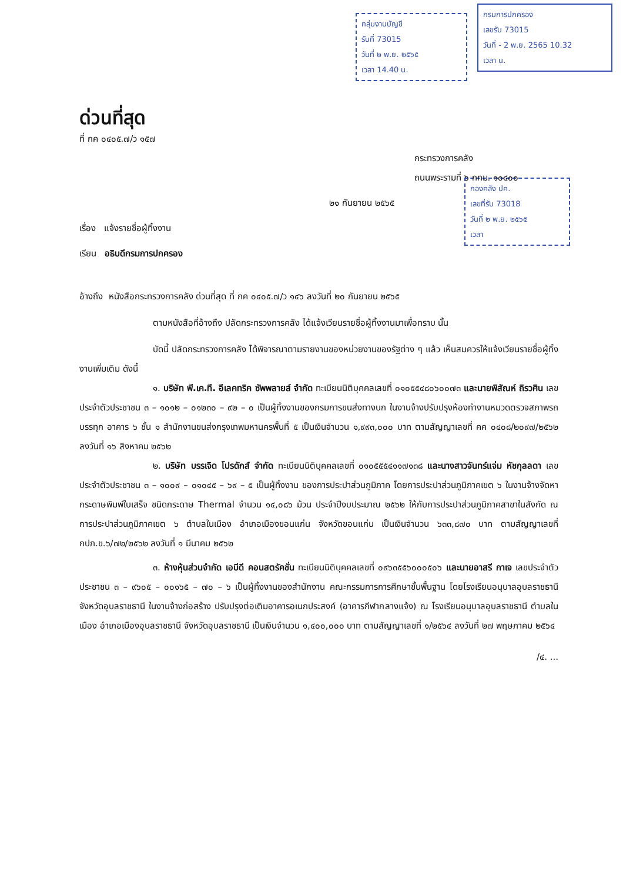กลุ่มงานบัญชี
รับที่ 73015
วันที่ ๒ พ.ย. ๒๕๖๕
เวลา 14.40 น.
กรมการปกครอง
เลขรับ 73015
วันที่ - 2 พ.ย. 2565 10.32
เวลา น.
กองคลัง ปค.
เลขที่รับ 73018
วันที่ ๒ พ.ย. ๒๕๖๕
เวลา
ด่วนที่สุด
ที่ กค ๐๔๐๕.๗/ว ๑๕๗
กระทรวงการคลัง
ถนนพระรามที่ ๖ กทม. ๑๐๔๐๐
๒๑ กันยายน ๒๕๖๕
เรื่อง แจ้งรายชื่อผู้ทิ้งงาน
เรียน อธิบดีกรมการปกครอง
อ้างถึง หนังสือกระทรวงการคลัง ด่วนที่สุด ที่ กค ๐๔๐๕.๗/ว ๑๔๖ ลงวันที่ ๒๐ กันยายน ๒๕๖๕
ตามหนังสือที่อ้างถึง ปลัดกระทรวงการคลัง ได้แจ้งเวียนรายชื่อผู้ทิ้งงานมาเพื่อทราบ นั้น
บัดนี้ ปลัดกระทรวงการคลัง ได้พิจารณาตามรายงานของหน่วยงานของรัฐต่าง ๆ แล้ว เห็นสมควรให้แจ้งเวียนรายชื่อผู้ทิ้งงานเพิ่มเติม ดังนี้
๑. บริษัท พี.เค.ที. อีเลคทริค ซัพพลายส์ จำกัด ทะเบียนนิติบุคคลเลขที่ ๐๑๐๕๕๔๘๐๖๐๐๗๓ และนายพิสัณห์ ถิรวศิน เลขประจำตัวประชาชน ๓ – ๑๐๑๒ – ๐๑๒๓๐ – ๙๒ – ๐ เป็นผู้ทิ้งงานของกรมการขนส่งทางบก ในงานจ้างปรับปรุงห้องทำงานหมวดตรวจสภาพรถบรรทุก อาคาร ๖ ชั้น ๑ สำนักงานขนส่งกรุงเทพมหานครพื้นที่ ๕ เป็นเงินจำนวน ๑,๙๙๓,๐๐๐ บาท ตามสัญญาเลขที่ คค ๐๔๐๘/๒๐๙๗/๒๕๖๒ ลงวันที่ ๑๖ สิงหาคม ๒๕๖๒
๒. บริษัท บรรเจิด โปรดักส์ จำกัด ทะเบียนนิติบุคคลเลขที่ ๐๑๐๕๕๕๔๑๑๗๑๓๘ และนางสาวจันทร์แจ่ม หัชกุลลดา เลขประจำตัวประชาชน ๓ – ๑๐๐๙ – ๐๑๐๔๕ – ๖๙ – ๕ เป็นผู้ทิ้งงาน ของการประปาส่วนภูมิภาค โดยการประปาส่วนภูมิภาคเขต ๖ ในงานจ้างจัดหากระดาษพิมพ์ใบเสร็จ ชนิดกระดาษ Thermal จำนวน ๑๔,๐๘๖ ม้วน ประจำปีงบประมาณ ๒๕๖๒ ให้กับการประปาส่วนภูมิภาคสาขาในสังกัด ณ การประปาส่วนภูมิภาคเขต ๖ ตำบลในเมือง อำเภอเมืองขอนแก่น จังหวัดขอนแก่น เป็นเงินจำนวน ๖๓๓,๘๗๐ บาท ตามสัญญาเลขที่ กปภ.ข.๖/๗๒/๒๕๖๒ ลงวันที่ ๑ มีนาคม ๒๕๖๒
๓. ห้างหุ้นส่วนจำกัด เอบีดี คอนสตรัคชั่น ทะเบียนนิติบุคคลเลขที่ ๐๙๖๓๕๕๖๐๐๐๕๐๖ และนายอาสรี กาเจ เลขประจำตัวประชาชน ๓ – ๙๖๐๕ – ๐๐๑๖๕ – ๗๐ – ๖ เป็นผู้ทิ้งงานของสำนักงาน คณะกรรมการการศึกษาขั้นพื้นฐาน โดยโรงเรียนอนุบาลอุบลราชธานี จังหวัดอุบลราชธานี ในงานจ้างก่อสร้าง ปรับปรุงต่อเติมอาคารอเนกประสงค์ (อาคารกีฬากลางแจ้ง) ณ โรงเรียนอนุบาลอุบลราชธานี ตำบลในเมือง อำเภอเมืองอุบลราชธานี จังหวัดอุบลราชธานี เป็นเงินจำนวน ๑,๔๐๐,๐๐๐ บาท ตามสัญญาเลขที่ ๑/๒๕๖๔ ลงวันที่ ๒๗ พฤษภาคม ๒๕๖๔
/๔. ...